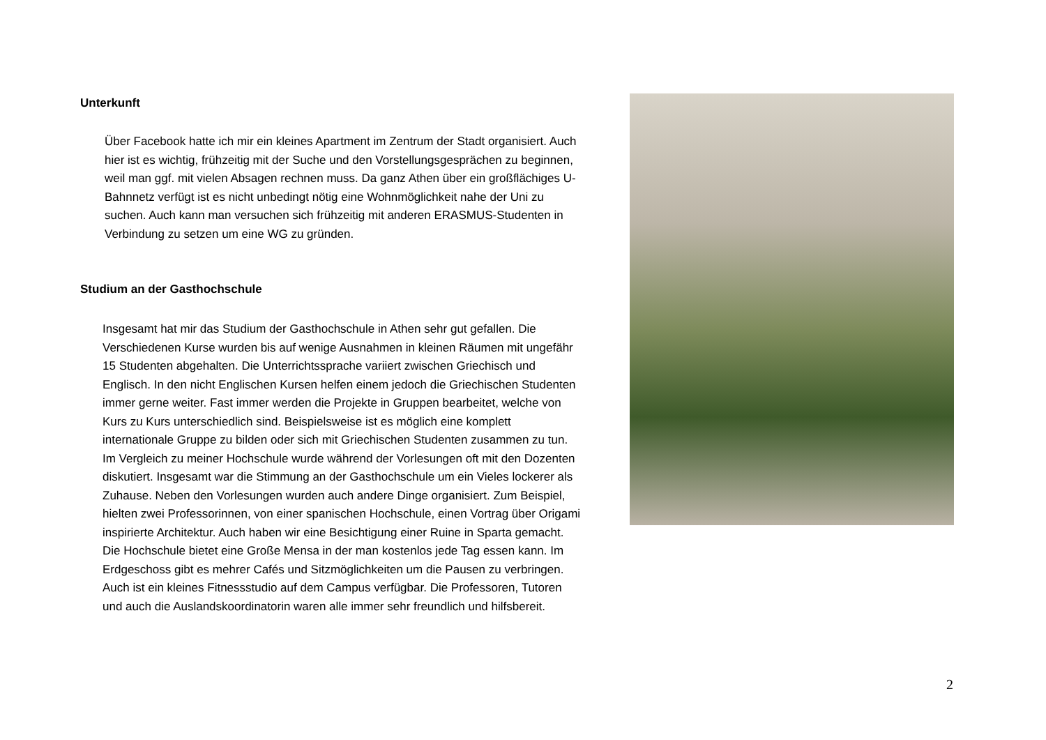Unterkunft
Über Facebook hatte ich mir ein kleines Apartment im Zentrum der Stadt organisiert. Auch hier ist es wichtig, frühzeitig mit der Suche und den Vorstellungsgesprächen zu beginnen, weil man ggf. mit vielen Absagen rechnen muss. Da ganz Athen über ein großflächiges U-Bahnnetz verfügt ist es nicht unbedingt nötig eine Wohnmöglichkeit nahe der Uni zu suchen. Auch kann man versuchen sich frühzeitig mit anderen ERASMUS-Studenten in Verbindung zu setzen um eine WG zu gründen.
Studium an der Gasthochschule
Insgesamt hat mir das Studium der Gasthochschule in Athen sehr gut gefallen. Die Verschiedenen Kurse wurden bis auf wenige Ausnahmen in kleinen Räumen mit ungefähr 15 Studenten abgehalten. Die Unterrichtssprache variiert zwischen Griechisch und Englisch. In den nicht Englischen Kursen helfen einem jedoch die Griechischen Studenten immer gerne weiter. Fast immer werden die Projekte in Gruppen bearbeitet, welche von Kurs zu Kurs unterschiedlich sind. Beispielsweise ist es möglich eine komplett internationale Gruppe zu bilden oder sich mit Griechischen Studenten zusammen zu tun. Im Vergleich zu meiner Hochschule wurde während der Vorlesungen oft mit den Dozenten diskutiert. Insgesamt war die Stimmung an der Gasthochschule um ein Vieles lockerer als Zuhause. Neben den Vorlesungen wurden auch andere Dinge organisiert. Zum Beispiel, hielten zwei Professorinnen, von einer spanischen Hochschule, einen Vortrag über Origami inspirierte Architektur. Auch haben wir eine Besichtigung einer Ruine in Sparta gemacht. Die Hochschule bietet eine Große Mensa in der man kostenlos jede Tag essen kann. Im Erdgeschoss gibt es mehrer Cafés und Sitzmöglichkeiten um die Pausen zu verbringen. Auch ist ein kleines Fitnessstudio auf dem Campus verfügbar. Die Professoren, Tutoren und auch die Auslandskoordinatorin waren alle immer sehr freundlich und hilfsbereit.
2